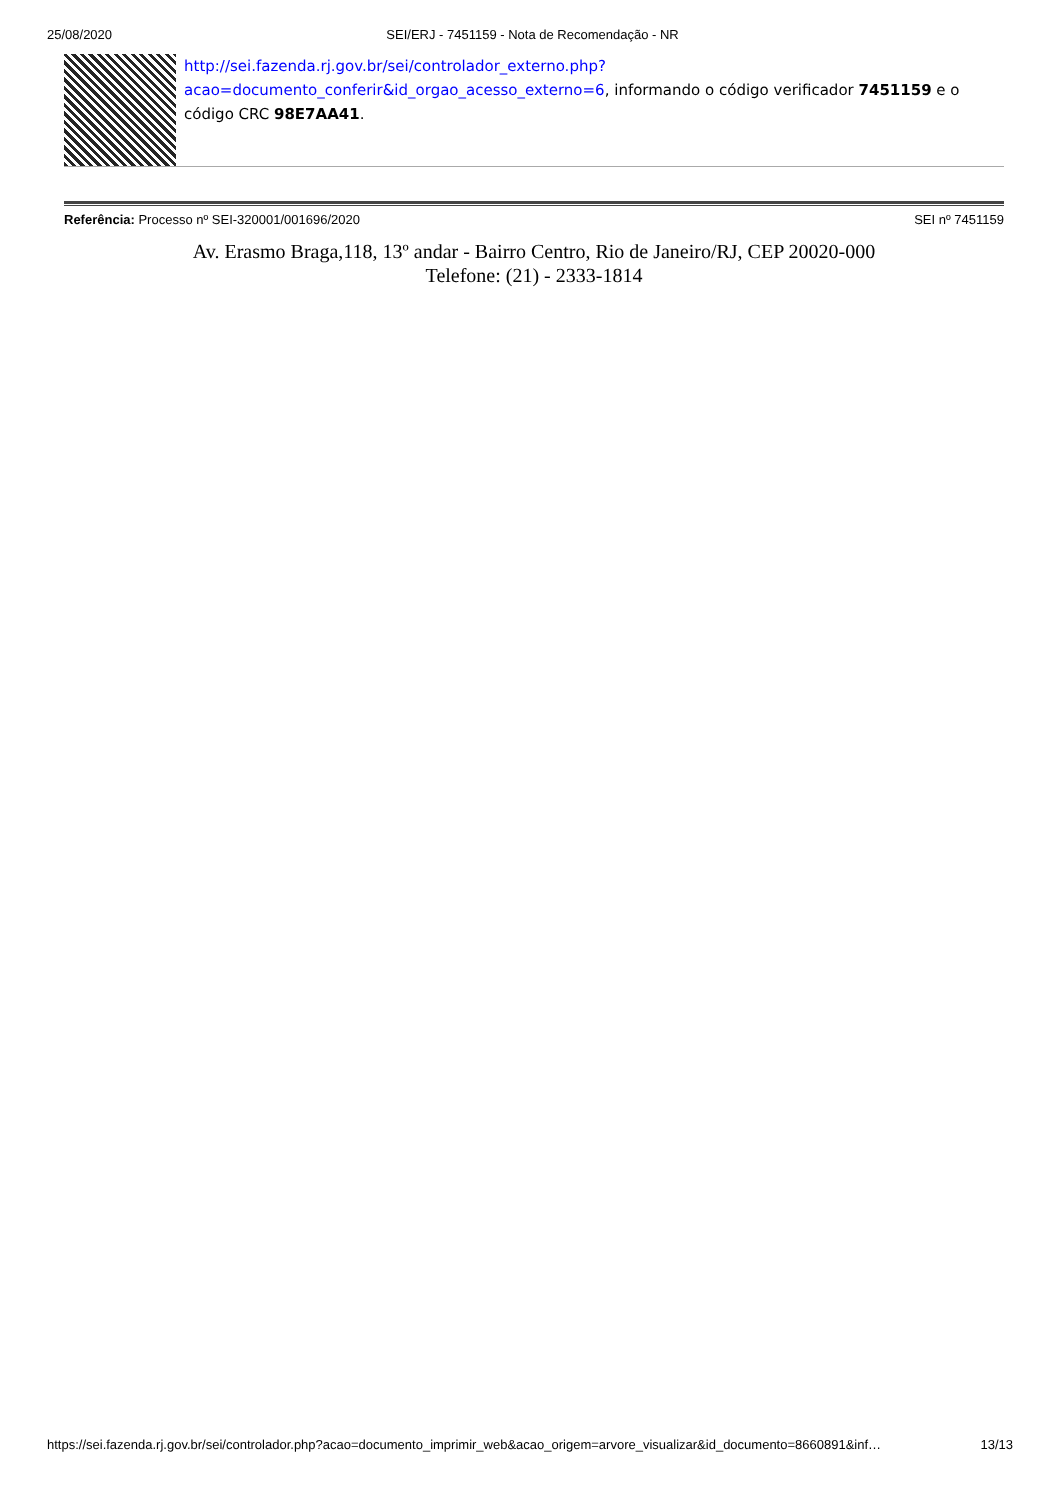25/08/2020 SEI/ERJ - 7451159 - Nota de Recomendação - NR
http://sei.fazenda.rj.gov.br/sei/controlador_externo.php?
acao=documento_conferir&id_orgao_acesso_externo=6, informando o código verificador 7451159 e o código CRC 98E7AA41.
Referência: Processo nº SEI-320001/001696/2020 SEI nº 7451159
Av. Erasmo Braga,118, 13º andar - Bairro Centro, Rio de Janeiro/RJ, CEP 20020-000
Telefone: (21) - 2333-1814
https://sei.fazenda.rj.gov.br/sei/controlador.php?acao=documento_imprimir_web&acao_origem=arvore_visualizar&id_documento=8660891&inf… 13/13